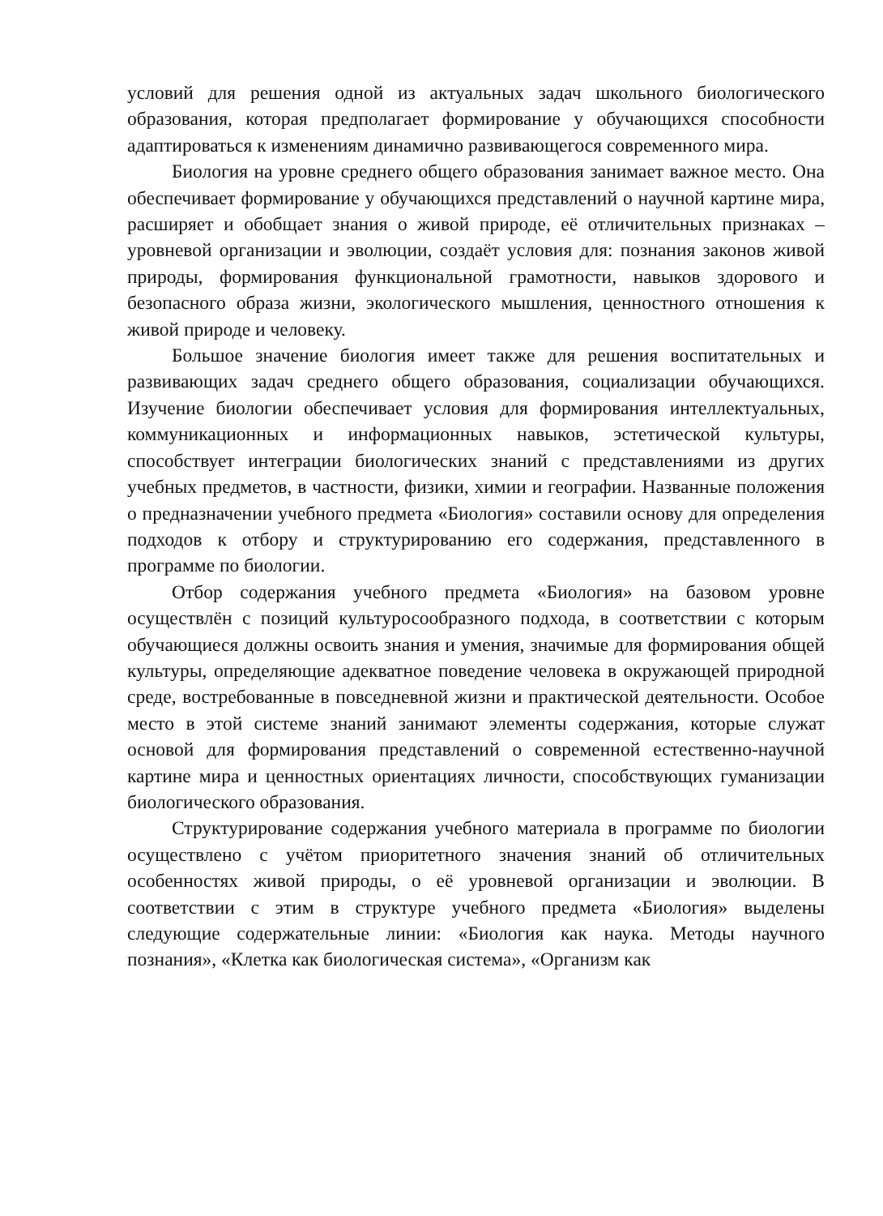условий для решения одной из актуальных задач школьного биологического образования, которая предполагает формирование у обучающихся способности адаптироваться к изменениям динамично развивающегося современного мира.
Биология на уровне среднего общего образования занимает важное место. Она обеспечивает формирование у обучающихся представлений о научной картине мира, расширяет и обобщает знания о живой природе, её отличительных признаках – уровневой организации и эволюции, создаёт условия для: познания законов живой природы, формирования функциональной грамотности, навыков здорового и безопасного образа жизни, экологического мышления, ценностного отношения к живой природе и человеку.
Большое значение биология имеет также для решения воспитательных и развивающих задач среднего общего образования, социализации обучающихся. Изучение биологии обеспечивает условия для формирования интеллектуальных, коммуникационных и информационных навыков, эстетической культуры, способствует интеграции биологических знаний с представлениями из других учебных предметов, в частности, физики, химии и географии. Названные положения о предназначении учебного предмета «Биология» составили основу для определения подходов к отбору и структурированию его содержания, представленного в программе по биологии.
Отбор содержания учебного предмета «Биология» на базовом уровне осуществлён с позиций культуросообразного подхода, в соответствии с которым обучающиеся должны освоить знания и умения, значимые для формирования общей культуры, определяющие адекватное поведение человека в окружающей природной среде, востребованные в повседневной жизни и практической деятельности. Особое место в этой системе знаний занимают элементы содержания, которые служат основой для формирования представлений о современной естественно-научной картине мира и ценностных ориентациях личности, способствующих гуманизации биологического образования.
Структурирование содержания учебного материала в программе по биологии осуществлено с учётом приоритетного значения знаний об отличительных особенностях живой природы, о её уровневой организации и эволюции. В соответствии с этим в структуре учебного предмета «Биология» выделены следующие содержательные линии: «Биология как наука. Методы научного познания», «Клетка как биологическая система», «Организм как